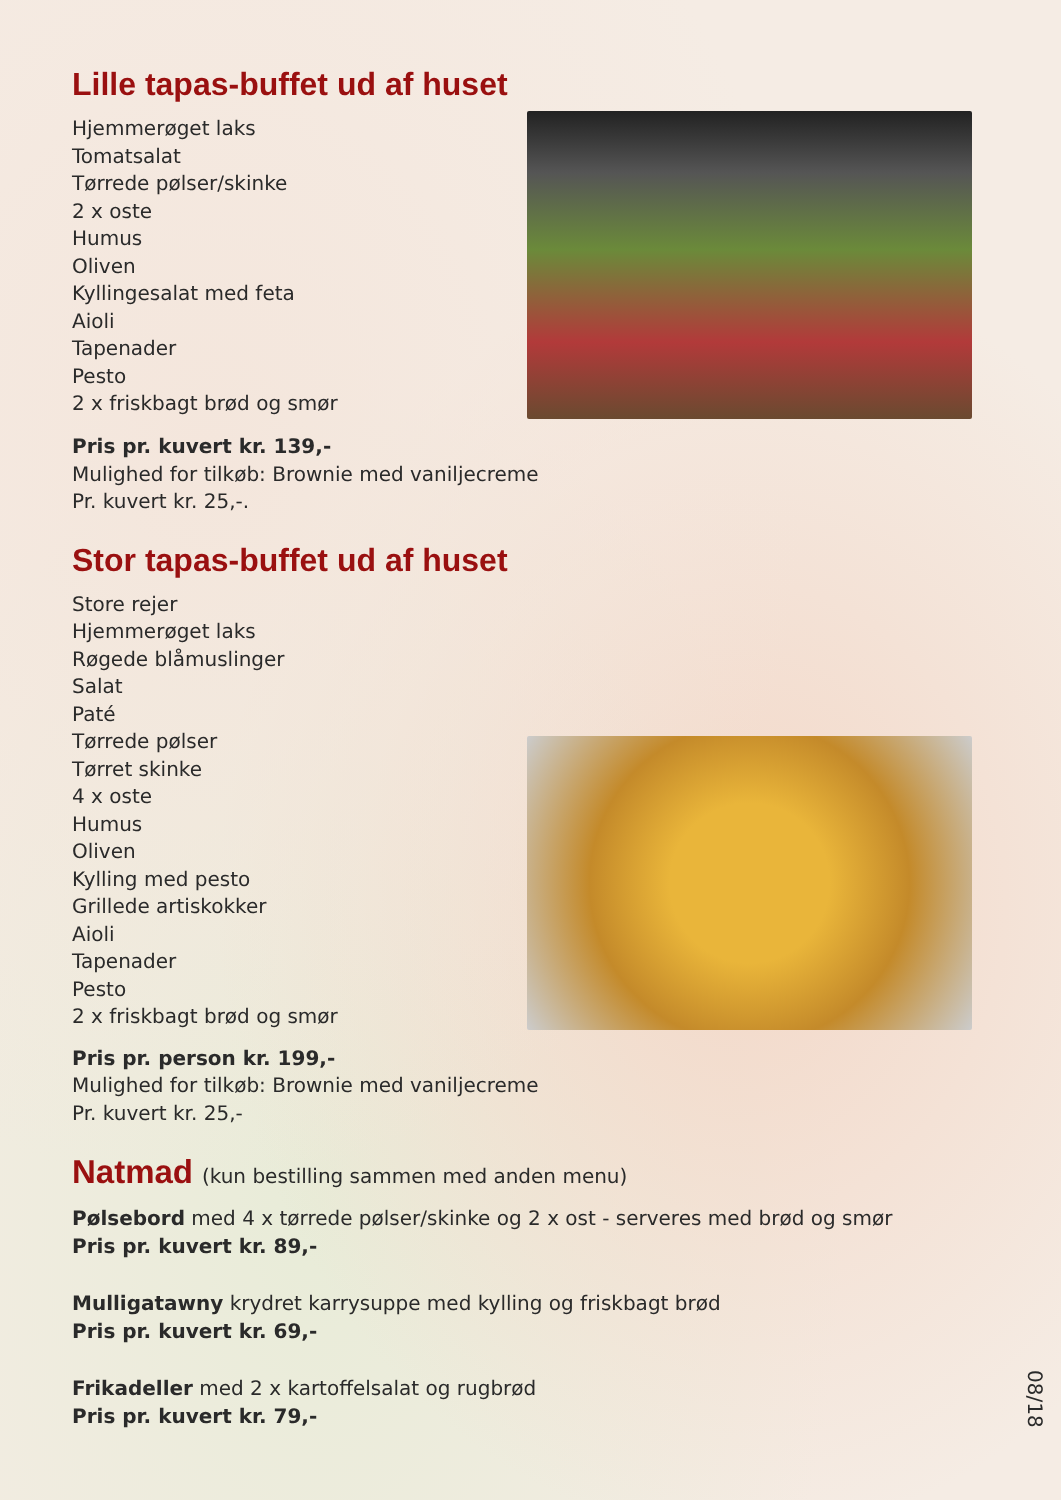Lille tapas-buffet ud af huset
Hjemmerøget laks
Tomatsalat
Tørrede pølser/skinke
2 x oste
Humus
Oliven
Kyllingesalat med feta
Aioli
Tapenader
Pesto
2 x friskbagt brød og smør
Pris pr. kuvert kr. 139,-
Mulighed for tilkøb: Brownie med vaniljecreme
Pr. kuvert kr. 25,-.
Stor tapas-buffet ud af huset
Store rejer
Hjemmerøget laks
Røgede blåmuslinger
Salat
Paté
Tørrede pølser
Tørret skinke
4 x oste
Humus
Oliven
Kylling med pesto
Grillede artiskokker
Aioli
Tapenader
Pesto
2 x friskbagt brød og smør
Pris pr. person kr. 199,-
Mulighed for tilkøb: Brownie med vaniljecreme
Pr. kuvert kr. 25,-
Natmad (kun bestilling sammen med anden menu)
Pølsebord med 4 x tørrede pølser/skinke og 2 x ost - serveres med brød og smør
Pris pr. kuvert kr. 89,-
Mulligatawny krydret karrysuppe med kylling og friskbagt brød
Pris pr. kuvert kr. 69,-
Frikadeller med 2 x kartoffelsalat og rugbrød
Pris pr. kuvert kr. 79,-
08/18